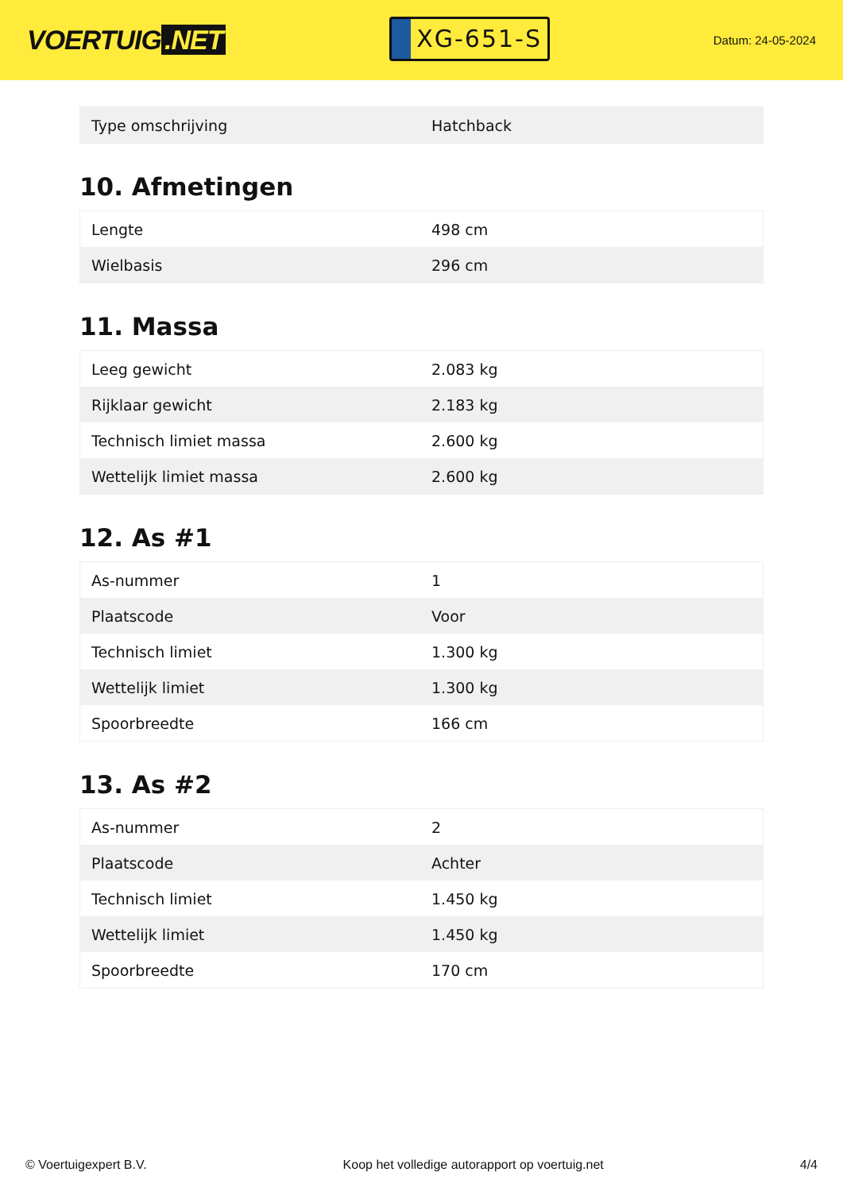VOERTUIG.NET
XG-651-S
Datum: 24-05-2024
| Type omschrijving | Hatchback |
10. Afmetingen
| Lengte | 498 cm |
| Wielbasis | 296 cm |
11. Massa
| Leeg gewicht | 2.083 kg |
| Rijklaar gewicht | 2.183 kg |
| Technisch limiet massa | 2.600 kg |
| Wettelijk limiet massa | 2.600 kg |
12. As #1
| As-nummer | 1 |
| Plaatscode | Voor |
| Technisch limiet | 1.300 kg |
| Wettelijk limiet | 1.300 kg |
| Spoorbreedte | 166 cm |
13. As #2
| As-nummer | 2 |
| Plaatscode | Achter |
| Technisch limiet | 1.450 kg |
| Wettelijk limiet | 1.450 kg |
| Spoorbreedte | 170 cm |
© Voertuigexpert B.V. Koop het volledige autorapport op voertuig.net 4/4